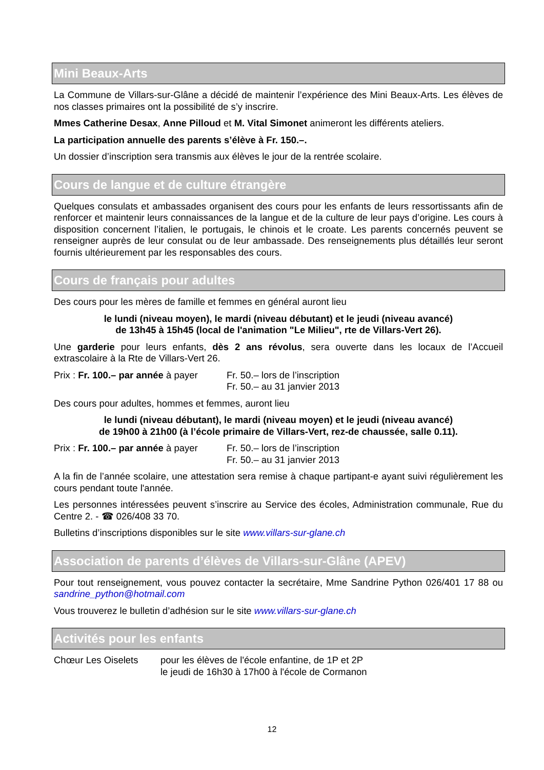Mini Beaux-Arts
La Commune de Villars-sur-Glâne a décidé de maintenir l’expérience des Mini Beaux-Arts. Les élèves de nos classes primaires ont la possibilité de s’y inscrire.
Mmes Catherine Desax, Anne Pilloud et M. Vital Simonet animeront les différents ateliers.
La participation annuelle des parents s’élève à Fr. 150.–.
Un dossier d’inscription sera transmis aux élèves le jour de la rentrée scolaire.
Cours de langue et de culture étrangère
Quelques consulats et ambassades organisent des cours pour les enfants de leurs ressortissants afin de renforcer et maintenir leurs connaissances de la langue et de la culture de leur pays d’origine. Les cours à disposition concernent l’italien, le portugais, le chinois et le croate. Les parents concernés peuvent se renseigner auprès de leur consulat ou de leur ambassade. Des renseignements plus détaillés leur seront fournis ultérieurement par les responsables des cours.
Cours de français pour adultes
Des cours pour les mères de famille et femmes en général auront lieu
le lundi (niveau moyen), le mardi (niveau débutant) et le jeudi (niveau avancé)
de 13h45 à 15h45 (local de l'animation "Le Milieu", rte de Villars-Vert 26).
Une garderie pour leurs enfants, dès 2 ans révolus, sera ouverte dans les locaux de l’Accueil extrascolaire à la Rte de Villars-Vert 26.
Prix : Fr. 100.– par année à payer
Fr. 50.– lors de l’inscription
Fr. 50.– au 31 janvier 2013
Des cours pour adultes, hommes et femmes, auront lieu
le lundi (niveau débutant), le mardi (niveau moyen) et le jeudi (niveau avancé)
de 19h00 à 21h00 (à l’école primaire de Villars-Vert, rez-de chaussée, salle 0.11).
Prix : Fr. 100.– par année à payer
Fr. 50.– lors de l’inscription
Fr. 50.– au 31 janvier 2013
A la fin de l’année scolaire, une attestation sera remise à chaque partipant-e ayant suivi régulièrement les cours pendant toute l'année.
Les personnes intéressées peuvent s’inscrire au Service des écoles, Administration communale, Rue du Centre 2. - ☎ 026/408 33 70.
Bulletins d’inscriptions disponibles sur le site www.villars-sur-glane.ch
Association de parents d’élèves de Villars-sur-Glâne (APEV)
Pour tout renseignement, vous pouvez contacter la secrétaire, Mme Sandrine Python 026/401 17 88 ou sandrine_python@hotmail.com
Vous trouverez le bulletin d’adhésion sur le site www.villars-sur-glane.ch
Activités pour les enfants
Chœur Les Oiselets pour les élèves de l'école enfantine, de 1P et 2P
le jeudi de 16h30 à 17h00 à l'école de Cormanon
12